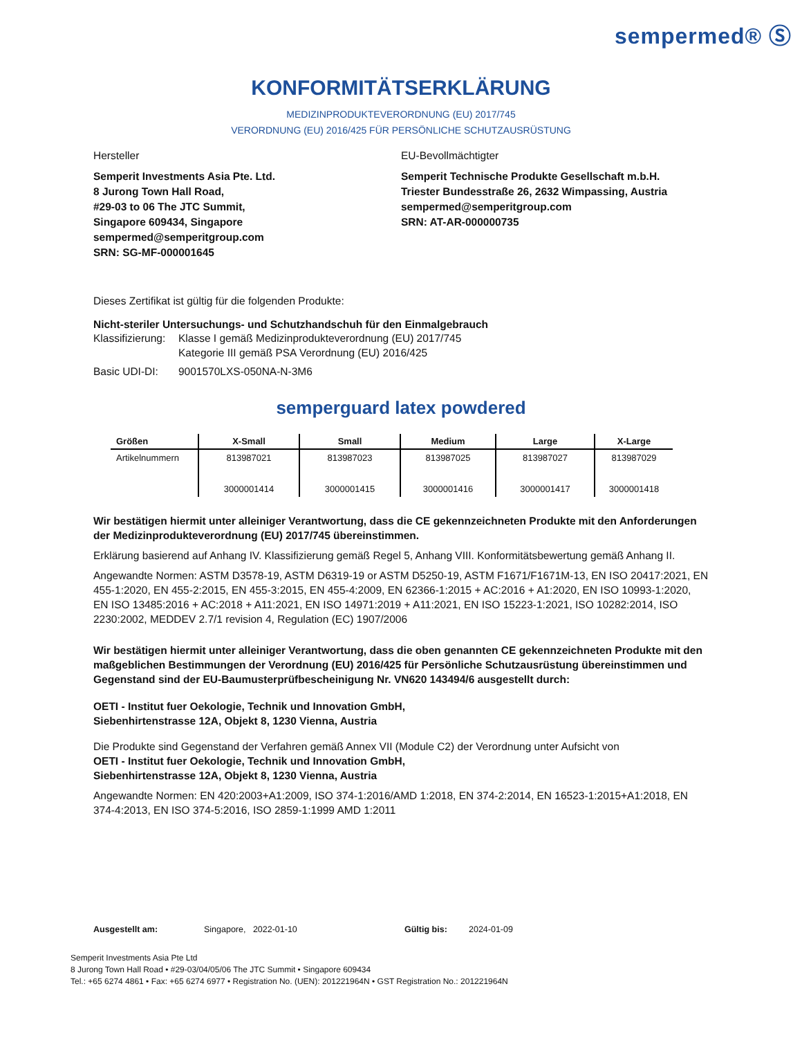sempermed® Ⓢ
KONFORMITÄTSERKLÄRUNG
MEDIZINPRODUKTEVERORDNUNG (EU) 2017/745
VERORDNUNG (EU) 2016/425 FÜR PERSÖNLICHE SCHUTZAUSRÜSTUNG
Hersteller
Semperit Investments Asia Pte. Ltd.
8 Jurong Town Hall Road,
#29-03 to 06 The JTC Summit,
Singapore 609434, Singapore
sempermed@semperitgroup.com
SRN: SG-MF-000001645
EU-Bevollmächtigter
Semperit Technische Produkte Gesellschaft m.b.H.
Triester Bundesstraße 26, 2632 Wimpassing, Austria
sempermed@semperitgroup.com
SRN: AT-AR-000000735
Dieses Zertifikat ist gültig für die folgenden Produkte:
Nicht-steriler Untersuchungs- und Schutzhandschuh für den Einmalgebrauch
Klassifizierung: Klasse I gemäß Medizinprodukteverordnung (EU) 2017/745
Kategorie III gemäß PSA Verordnung (EU) 2016/425
Basic UDI-DI: 9001570LXS-050NA-N-3M6
semperguard latex powdered
| Größen | X-Small | Small | Medium | Large | X-Large |
| --- | --- | --- | --- | --- | --- |
| Artikelnummern | 813987021 3000001414 | 813987023 3000001415 | 813987025 3000001416 | 813987027 3000001417 | 813987029 3000001418 |
Wir bestätigen hiermit unter alleiniger Verantwortung, dass die CE gekennzeichneten Produkte mit den Anforderungen der Medizinprodukteverordnung (EU) 2017/745 übereinstimmen.
Erklärung basierend auf Anhang IV. Klassifizierung gemäß Regel 5, Anhang VIII. Konformitätsbewertung gemäß Anhang II.
Angewandte Normen: ASTM D3578-19, ASTM D6319-19 or ASTM D5250-19, ASTM F1671/F1671M-13, EN ISO 20417:2021, EN 455-1:2020, EN 455-2:2015, EN 455-3:2015, EN 455-4:2009, EN 62366-1:2015 + AC:2016 + A1:2020, EN ISO 10993-1:2020, EN ISO 13485:2016 + AC:2018 + A11:2021, EN ISO 14971:2019 + A11:2021, EN ISO 15223-1:2021, ISO 10282:2014, ISO 2230:2002, MEDDEV 2.7/1 revision 4, Regulation (EC) 1907/2006
Wir bestätigen hiermit unter alleiniger Verantwortung, dass die oben genannten CE gekennzeichneten Produkte mit den maßgeblichen Bestimmungen der Verordnung (EU) 2016/425 für Persönliche Schutzausrüstung übereinstimmen und Gegenstand sind der EU-Baumusterprüfbescheinigung Nr. VN620 143494/6 ausgestellt durch:
OETI - Institut fuer Oekologie, Technik und Innovation GmbH,
Siebenhirtenstrasse 12A, Objekt 8, 1230 Vienna, Austria
Die Produkte sind Gegenstand der Verfahren gemäß Annex VII (Module C2) der Verordnung unter Aufsicht von
OETI - Institut fuer Oekologie, Technik und Innovation GmbH,
Siebenhirtenstrasse 12A, Objekt 8, 1230 Vienna, Austria
Angewandte Normen: EN 420:2003+A1:2009, ISO 374-1:2016/AMD 1:2018, EN 374-2:2014, EN 16523-1:2015+A1:2018, EN 374-4:2013, EN ISO 374-5:2016, ISO 2859-1:1999 AMD 1:2011
Ausgestellt am: Singapore, 2022-01-10 Gültig bis: 2024-01-09
Semperit Investments Asia Pte Ltd
8 Jurong Town Hall Road • #29-03/04/05/06 The JTC Summit • Singapore 609434
Tel.: +65 6274 4861 • Fax: +65 6274 6977 • Registration No. (UEN): 201221964N • GST Registration No.: 201221964N